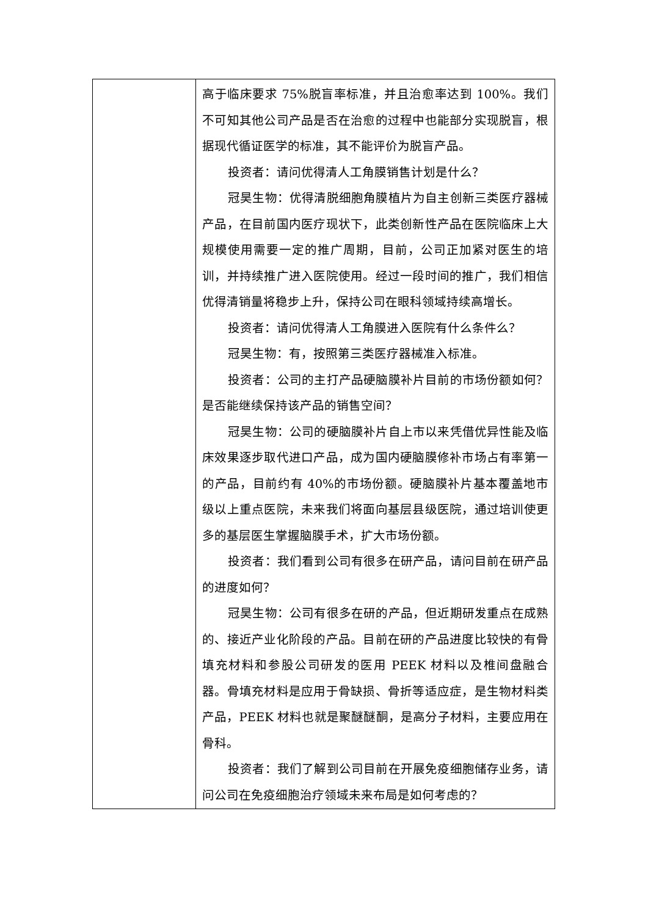| | 高于临床要求 75%脱盲率标准，并且治愈率达到 100%。我们不可知其他公司产品是否在治愈的过程中也能部分实现脱盲，根据现代循证医学的标准，其不能评价为脱盲产品。 投资者：请问优得清人工角膜销售计划是什么？ 冠昊生物：优得清脱细胞角膜植片为自主创新三类医疗器械产品，在目前国内医疗现状下，此类创新性产品在医院临床上大规模使用需要一定的推广周期，目前，公司正加紧对医生的培训，并持续推广进入医院使用。经过一段时间的推广，我们相信优得清销量将稳步上升，保持公司在眼科领域持续高增长。 投资者：请问优得清人工角膜进入医院有什么条件么？ 冠昊生物：有，按照第三类医疗器械准入标准。 投资者：公司的主打产品硬脑膜补片目前的市场份额如何？是否能继续保持该产品的销售空间？ 冠昊生物：公司的硬脑膜补片自上市以来凭借优异性能及临床效果逐步取代进口产品，成为国内硬脑膜修补市场占有率第一的产品，目前约有 40%的市场份额。硬脑膜补片基本覆盖地市级以上重点医院，未来我们将面向基层县级医院，通过培训使更多的基层医生掌握脑膜手术，扩大市场份额。 投资者：我们看到公司有很多在研产品，请问目前在研产品的进度如何？ 冠昊生物：公司有很多在研的产品，但近期研发重点在成熟的、接近产业化阶段的产品。目前在研的产品进度比较快的有骨填充材料和参股公司研发的医用 PEEK 材料以及椎间盘融合器。骨填充材料是应用于骨缺损、骨折等适应症，是生物材料类产品，PEEK 材料也就是聚醚醚酮，是高分子材料，主要应用在骨科。 投资者：我们了解到公司目前在开展免疫细胞储存业务，请问公司在免疫细胞治疗领域未来布局是如何考虑的？ |